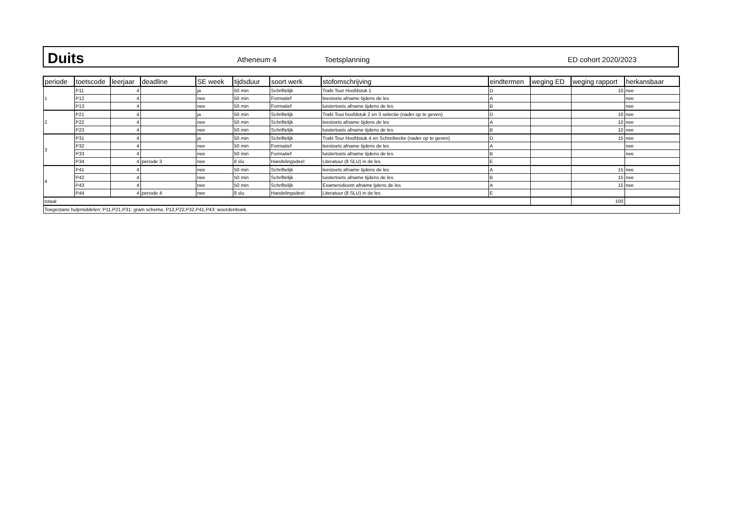Duits
Atheneum 4 Toetsplanning ED cohort 2020/2023
| periode | toetscode | leerjaar | deadline | SE week | tijdsduur | soort werk | stofomschrijving | eindtermen | weging ED | weging rapport | herkansbaar |
| --- | --- | --- | --- | --- | --- | --- | --- | --- | --- | --- | --- |
| 1 | P11 | 4 | | ja | 50 min | Schriftelijk | Trabi Tour Hoofdstuk 1 | D | | 10 | nee |
| | P12 | 4 | | nee | 50 min | Formatief | leestoets afname tijdens de les | A | | | nee |
| | P13 | 4 | | nee | 50 min | Formatief | luistertoets afname tijdens de les | B | | | nee |
| 2 | P21 | 4 | | ja | 50 min | Schriftelijk | Trabi Tout hoofdstuk 2 en 3 selectie (nader op te geven) | D | | 10 | nee |
| | P22 | 4 | | nee | 50 min | Schriftelijk | leestoets afname tijdens de les | A | | 10 | nee |
| | P23 | 4 | | nee | 50 min | Schriftelijk | luistertoets afname tijdens de les | B | | 10 | nee |
| 3 | P31 | 4 | | ja | 50 min | Schriftelijk | Trabi Tour Hoofdstuk 4 en Schreibecke (nader op te geven) | D | | 15 | nee |
| | P32 | 4 | | nee | 50 min | Formatief | leestoets afname tijdens de les | A | | | nee |
| | P33 | 4 | | nee | 50 min | Formatief | luistertoets afname tijdens de les | B | | | nee |
| | P34 | 4 | periode 3 | nee | 8 slu | Handelingsdeel | Literatuur (8 SLU) in de les | E | | | |
| 4 | P41 | 4 | | nee | 50 min | Schriftelijk | leestoets afname tijdens de les | A | | 15 | nee |
| | P42 | 4 | | nee | 50 min | Schriftelijk | luistertoets afname tijdens de les | B | | 15 | nee |
| | P43 | 4 | | nee | 50 min | Schriftelijk | Examenidioom afname tjdens de les | A | | 15 | nee |
| | P44 | 4 | periode 4 | nee | 8 slu | Handelingsdeel | Literatuur (8 SLU) in de les | E | | | |
| totaal | | | | | | | | | | 100 | |
| Toegestane hulpmiddelen: P11,P21,P31: gram schema. P12,P22,P32,P41,P43: woordenboek. | | | | | | | | | | | |